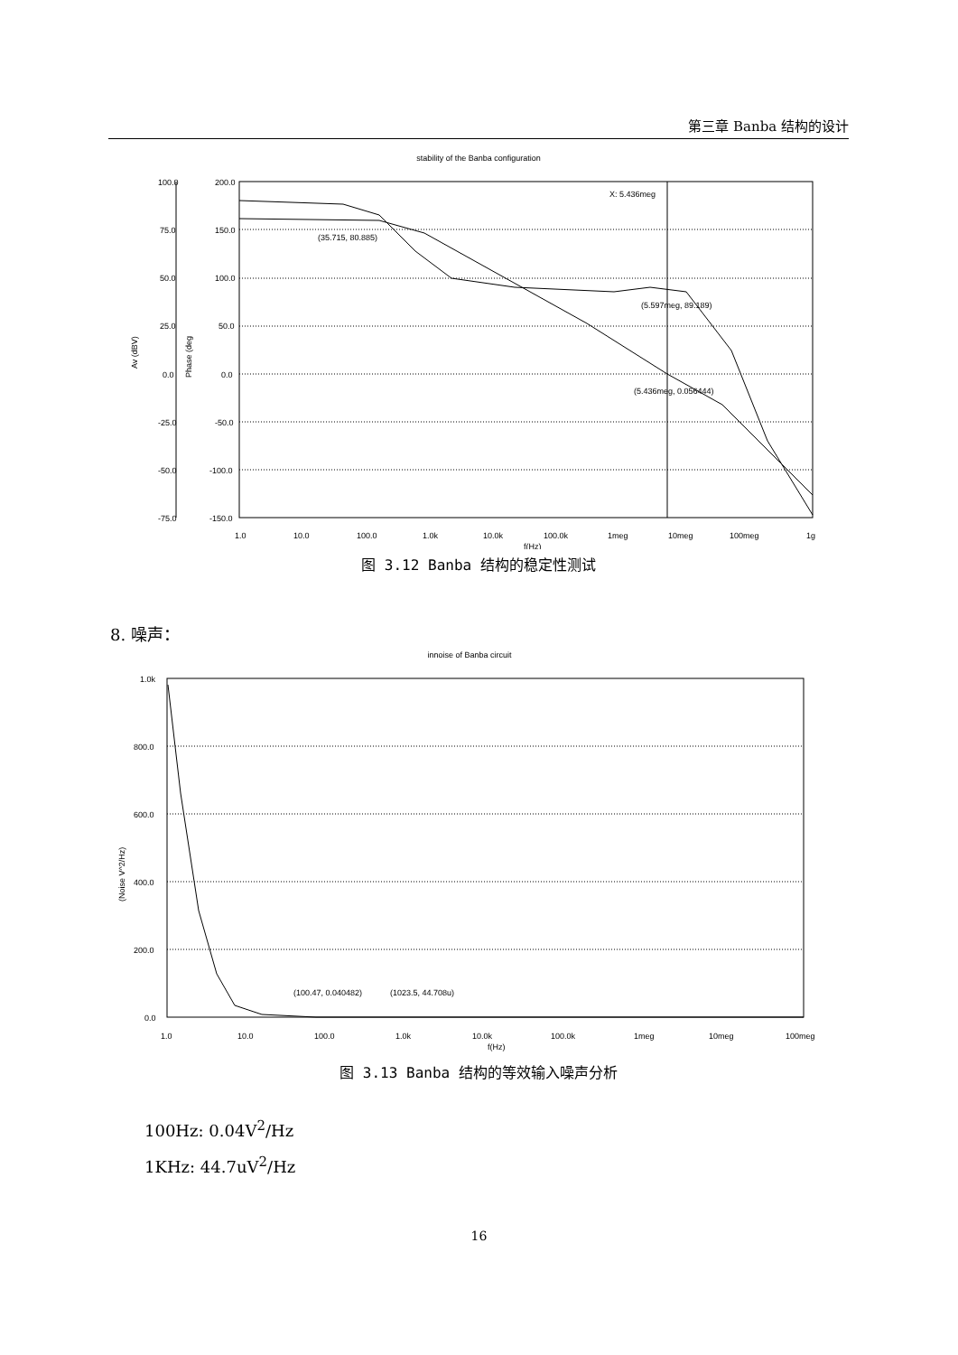第三章 Banba 结构的设计
stability of the Banba configuration
100.0
75.0
50.0
25.0
0.0
-25.0
-50.0
-75.0
200.0
150.0
100.0
50.0
0.0
-50.0
-100.0
-150.0
Av (dBV)
Phase (deg
X: 5.436meg
(35.715, 80.885)
(5.597meg, 89.189)
(5.436meg, 0.056444)
1.0
10.0
100.0
1.0k
10.0k
100.0k
1meg
10meg
100meg
1g
f(Hz)
图 3.12 Banba 结构的稳定性测试
8. 噪声：
innoise of Banba circuit
1.0k
800.0
600.0
400.0
200.0
0.0
(Noise V^2/Hz)
(100.47, 0.040482)
(1023.5, 44.708u)
1.0
10.0
100.0
1.0k
10.0k
100.0k
1meg
10meg
100meg
f(Hz)
图 3.13 Banba 结构的等效输入噪声分析
100Hz: 0.04V<sup>2</sup>/Hz
1KHz: 44.7uV<sup>2</sup>/Hz
16